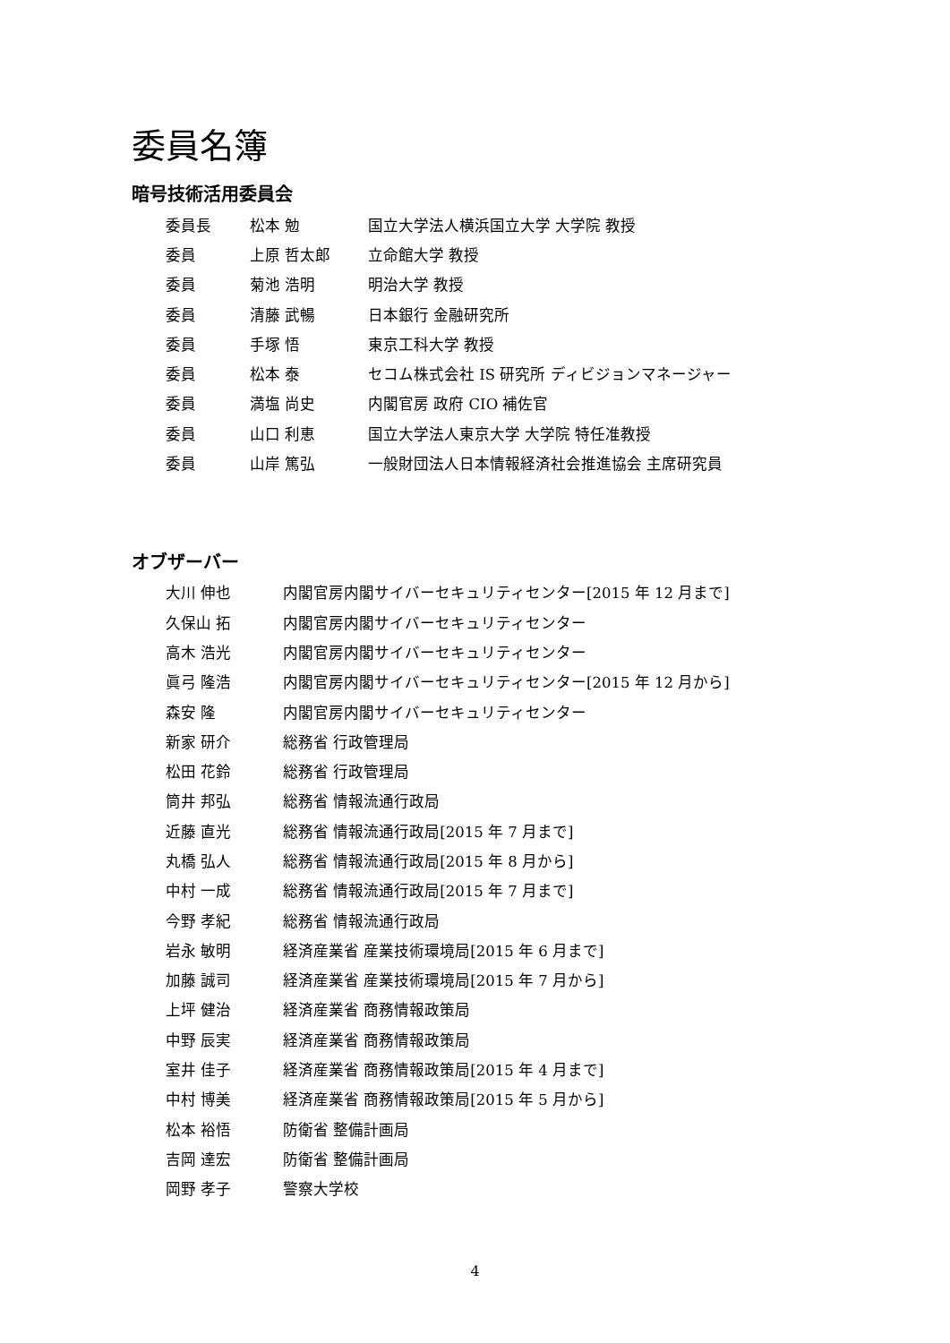委員名簿
暗号技術活用委員会
| 委員長 | 松本 勉 | 国立大学法人横浜国立大学 大学院 教授 |
| 委員 | 上原 哲太郎 | 立命館大学 教授 |
| 委員 | 菊池 浩明 | 明治大学 教授 |
| 委員 | 清藤 武暢 | 日本銀行 金融研究所 |
| 委員 | 手塚 悟 | 東京工科大学 教授 |
| 委員 | 松本 泰 | セコム株式会社 IS 研究所 ディビジョンマネージャー |
| 委員 | 満塩 尚史 | 内閣官房 政府 CIO 補佐官 |
| 委員 | 山口 利恵 | 国立大学法人東京大学 大学院 特任准教授 |
| 委員 | 山岸 篤弘 | 一般財団法人日本情報経済社会推進協会 主席研究員 |
オブザーバー
| 大川 伸也 | 内閣官房内閣サイバーセキュリティセンター[2015 年 12 月まで] |
| 久保山 拓 | 内閣官房内閣サイバーセキュリティセンター |
| 高木 浩光 | 内閣官房内閣サイバーセキュリティセンター |
| 眞弓 隆浩 | 内閣官房内閣サイバーセキュリティセンター[2015 年 12 月から] |
| 森安 隆 | 内閣官房内閣サイバーセキュリティセンター |
| 新家 研介 | 総務省 行政管理局 |
| 松田 花鈴 | 総務省 行政管理局 |
| 筒井 邦弘 | 総務省 情報流通行政局 |
| 近藤 直光 | 総務省 情報流通行政局[2015 年 7 月まで] |
| 丸橋 弘人 | 総務省 情報流通行政局[2015 年 8 月から] |
| 中村 一成 | 総務省 情報流通行政局[2015 年 7 月まで] |
| 今野 孝紀 | 総務省 情報流通行政局 |
| 岩永 敏明 | 経済産業省 産業技術環境局[2015 年 6 月まで] |
| 加藤 誠司 | 経済産業省 産業技術環境局[2015 年 7 月から] |
| 上坪 健治 | 経済産業省 商務情報政策局 |
| 中野 辰実 | 経済産業省 商務情報政策局 |
| 室井 佳子 | 経済産業省 商務情報政策局[2015 年 4 月まで] |
| 中村 博美 | 経済産業省 商務情報政策局[2015 年 5 月から] |
| 松本 裕悟 | 防衛省 整備計画局 |
| 吉岡 達宏 | 防衛省 整備計画局 |
| 岡野 孝子 | 警察大学校 |
4